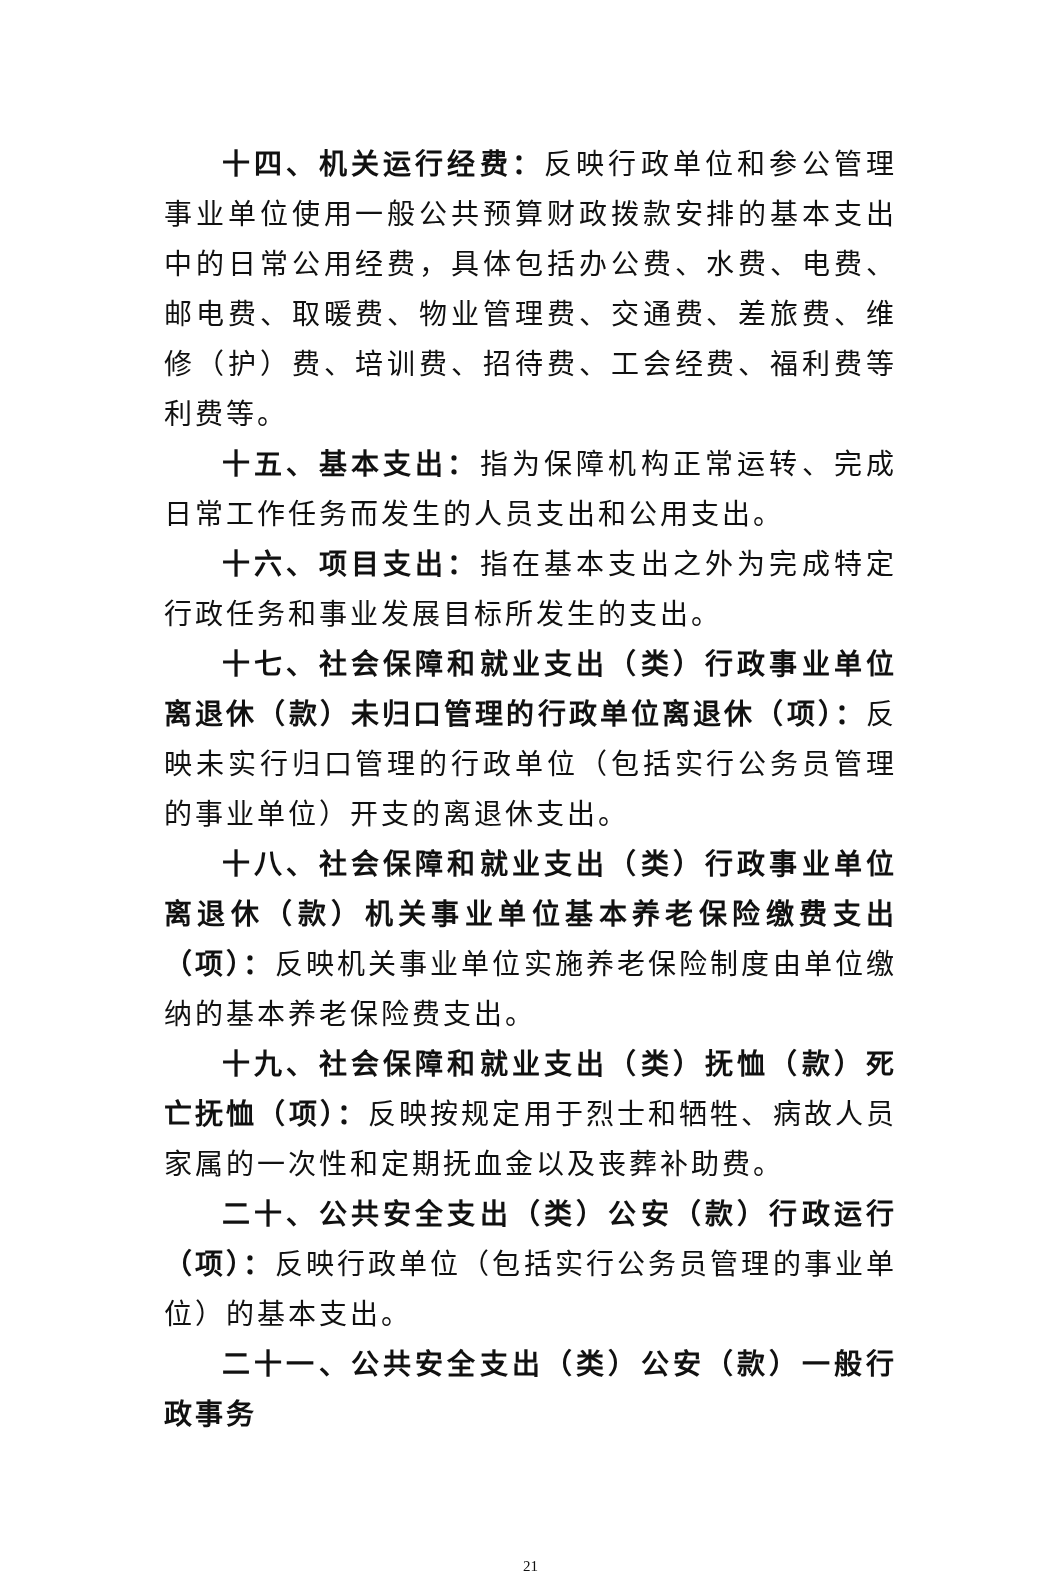十四、机关运行经费：反映行政单位和参公管理事业单位使用一般公共预算财政拨款安排的基本支出中的日常公用经费，具体包括办公费、水费、电费、邮电费、取暖费、物业管理费、交通费、差旅费、维修（护）费、培训费、招待费、工会经费、福利费等利费等。
十五、基本支出：指为保障机构正常运转、完成日常工作任务而发生的人员支出和公用支出。
十六、项目支出：指在基本支出之外为完成特定行政任务和事业发展目标所发生的支出。
十七、社会保障和就业支出（类）行政事业单位离退休（款）未归口管理的行政单位离退休（项）：反映未实行归口管理的行政单位（包括实行公务员管理的事业单位）开支的离退休支出。
十八、社会保障和就业支出（类）行政事业单位离退休（款）机关事业单位基本养老保险缴费支出（项）：反映机关事业单位实施养老保险制度由单位缴纳的基本养老保险费支出。
十九、社会保障和就业支出（类）抚恤（款）死亡抚恤（项）：反映按规定用于烈士和牺牲、病故人员家属的一次性和定期抚血金以及丧葬补助费。
二十、公共安全支出（类）公安（款）行政运行（项）：反映行政单位（包括实行公务员管理的事业单位）的基本支出。
二十一、公共安全支出（类）公安（款）一般行政事务
21